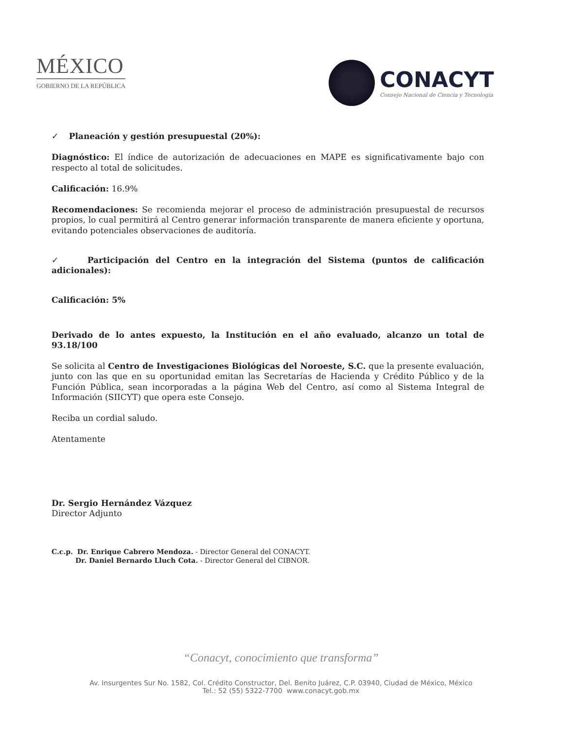MÉXICO
GOBIERNO DE LA REPÚBLICA
CONACYT
Consejo Nacional de Ciencia y Tecnología
✓ Planeación y gestión presupuestal (20%):
Diagnóstico: El índice de autorización de adecuaciones en MAPE es significativamente bajo con respecto al total de solicitudes.
Calificación: 16.9%
Recomendaciones: Se recomienda mejorar el proceso de administración presupuestal de recursos propios, lo cual permitirá al Centro generar información transparente de manera eficiente y oportuna, evitando potenciales observaciones de auditoría.
✓ Participación del Centro en la integración del Sistema (puntos de calificación adicionales):
Calificación: 5%
Derivado de lo antes expuesto, la Institución en el año evaluado, alcanzo un total de 93.18/100
Se solicita al Centro de Investigaciones Biológicas del Noroeste, S.C. que la presente evaluación, junto con las que en su oportunidad emitan las Secretarías de Hacienda y Crédito Público y de la Función Pública, sean incorporadas a la página Web del Centro, así como al Sistema Integral de Información (SIICYT) que opera este Consejo.
Reciba un cordial saludo.
Atentamente
Dr. Sergio Hernández Vázquez
Director Adjunto
C.c.p. Dr. Enrique Cabrero Mendoza. - Director General del CONACYT.
Dr. Daniel Bernardo Lluch Cota. - Director General del CIBNOR.
“Conacyt, conocimiento que transforma”
Av. Insurgentes Sur No. 1582, Col. Crédito Constructor, Del. Benito Juárez, C.P. 03940, Ciudad de México, México
Tel.: 52 (55) 5322-7700 www.conacyt.gob.mx